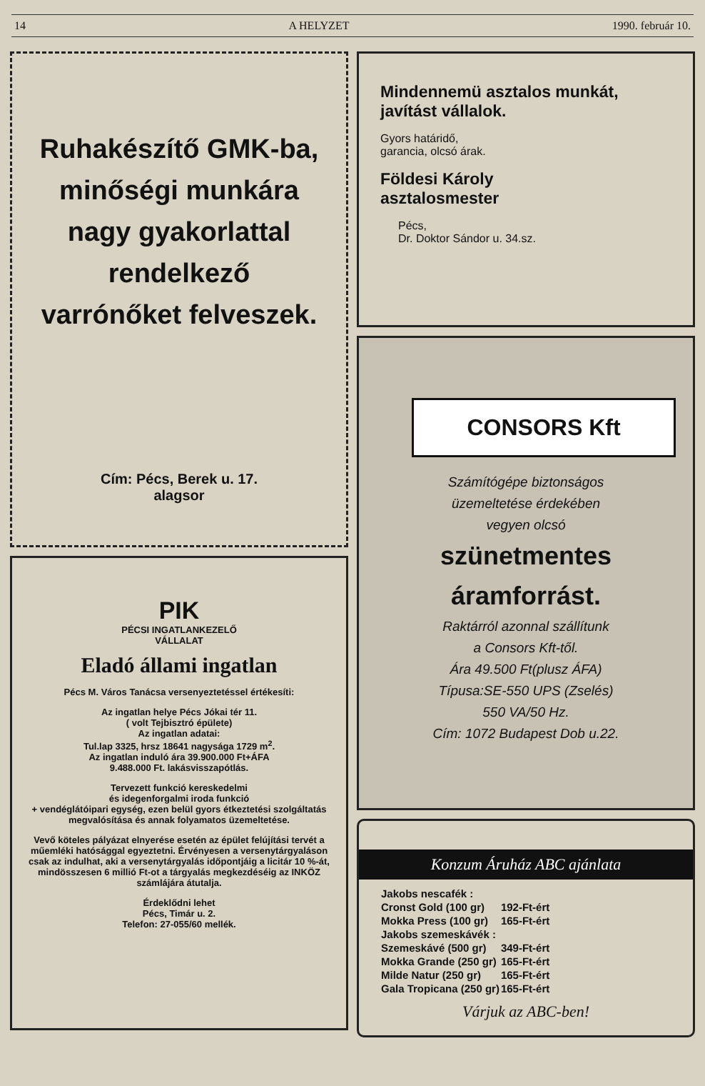14 A HELYZET 1990. február 10.
Ruhakészítő GMK-ba,
minőségi munkára
nagy gyakorlattal
rendelkező
varrónőket felveszek.
Cím: Pécs, Berek u. 17.
alagsor
PIK
PÉCSI INGATLANKEZELŐ
VÁLLALAT
Eladó állami ingatlan
Pécs M. Város Tanácsa versenyeztetéssel értékesíti:
Az ingatlan helye Pécs Jókai tér 11.
( volt Tejbisztró épülete)
Az ingatlan adatai:
Tul.lap 3325, hrsz 18641 nagysága 1729 m<sup>2</sup>.
Az ingatlan induló ára 39.900.000 Ft+ÁFA
9.488.000 Ft. lakásvisszapótlás.
Tervezett funkció kereskedelmi
és idegenforgalmi iroda funkció
+ vendéglátóipari egység, ezen belül gyors étkeztetési szolgáltatás megvalósítása és annak folyamatos üzemeltetése.
Vevő köteles pályázat elnyerése esetén az épület felújítási tervét a műemléki hatósággal egyeztetni. Érvényesen a versenytárgyaláson csak az indulhat, aki a versenytárgyalás időpontjáig a licitár 10 %-át, mindösszesen 6 millió Ft-ot a tárgyalás megkezdéséig az INKÖZ számlájára átutalja.
Érdeklődni lehet
Pécs, Timár u. 2.
Telefon: 27-055/60 mellék.
Mindennemü asztalos munkát,
javítást vállalok.
Gyors határidő,
garancia, olcsó árak.
Földesi Károly
asztalosmester
Pécs,
Dr. Doktor Sándor u. 34.sz.
CONSORS Kft
Számítógépe biztonságos
üzemeltetése érdekében
vegyen olcsó
szünetmentes
áramforrást.
Raktárról azonnal szállítunk
a Consors Kft-től.
Ára 49.500 Ft(plusz ÁFA)
Típusa:SE-550 UPS (Zselés)
550 VA/50 Hz.
Cím: 1072 Budapest Dob u.22.
Konzum Áruház ABC ajánlata
| Jakobs nescafék : | |
| Cronst Gold (100 gr) | 192-Ft-ért |
| Mokka Press (100 gr) | 165-Ft-ért |
| Jakobs szemeskávék : | |
| Szemeskávé (500 gr) | 349-Ft-ért |
| Mokka Grande (250 gr) | 165-Ft-ért |
| Milde Natur (250 gr) | 165-Ft-ért |
| Gala Tropicana (250 gr) | 165-Ft-ért |
Várjuk az ABC-ben!